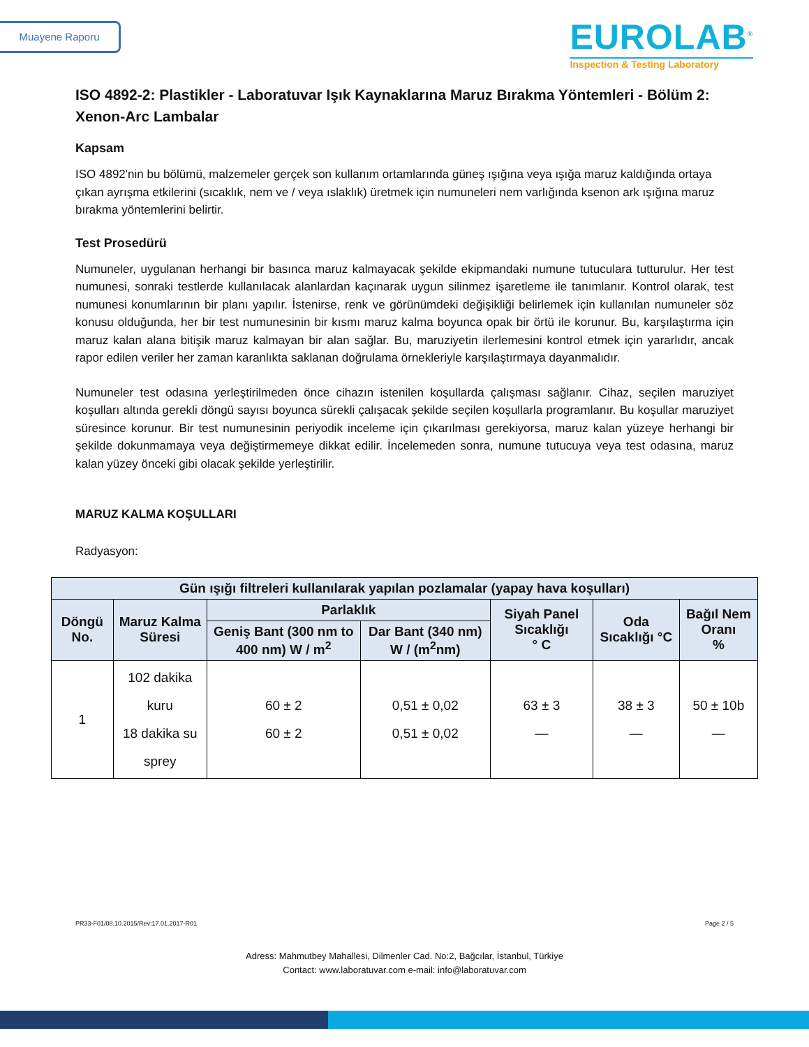Muayene Raporu
EUROLAB<sup>®</sup>
Inspection & Testing Laboratory
ISO 4892-2: Plastikler - Laboratuvar Işık Kaynaklarına Maruz Bırakma Yöntemleri - Bölüm 2: Xenon-Arc Lambalar
Kapsam
ISO 4892'nin bu bölümü, malzemeler gerçek son kullanım ortamlarında güneş ışığına veya ışığa maruz kaldığında ortaya çıkan ayrışma etkilerini (sıcaklık, nem ve / veya ıslaklık) üretmek için numuneleri nem varlığında ksenon ark ışığına maruz bırakma yöntemlerini belirtir.
Test Prosedürü
Numuneler, uygulanan herhangi bir basınca maruz kalmayacak şekilde ekipmandaki numune tutuculara tutturulur. Her test numunesi, sonraki testlerde kullanılacak alanlardan kaçınarak uygun silinmez işaretleme ile tanımlanır. Kontrol olarak, test numunesi konumlarının bir planı yapılır. İstenirse, renk ve görünümdeki değişikliği belirlemek için kullanılan numuneler söz konusu olduğunda, her bir test numunesinin bir kısmı maruz kalma boyunca opak bir örtü ile korunur. Bu, karşılaştırma için maruz kalan alana bitişik maruz kalmayan bir alan sağlar. Bu, maruziyetin ilerlemesini kontrol etmek için yararlıdır, ancak rapor edilen veriler her zaman karanlıkta saklanan doğrulama örnekleriyle karşılaştırmaya dayanmalıdır.
Numuneler test odasına yerleştirilmeden önce cihazın istenilen koşullarda çalışması sağlanır. Cihaz, seçilen maruziyet koşulları altında gerekli döngü sayısı boyunca sürekli çalışacak şekilde seçilen koşullarla programlanır. Bu koşullar maruziyet süresince korunur. Bir test numunesinin periyodik inceleme için çıkarılması gerekiyorsa, maruz kalan yüzeye herhangi bir şekilde dokunmamaya veya değiştirmemeye dikkat edilir. İncelemeden sonra, numune tutucuya veya test odasına, maruz kalan yüzey önceki gibi olacak şekilde yerleştirilir.
MARUZ KALMA KOŞULLARI
Radyasyon:
| Gün ışığı filtreleri kullanılarak yapılan pozlamalar (yapay hava koşulları) | | | | | | |
| --- | --- | --- | --- | --- | --- | --- |
| Döngü No. | Maruz Kalma Süresi | Parlaklık | | Siyah Panel Sıcaklığı ° C | Oda Sıcaklığı °C | Bağıl Nem Oranı % |
| | | Geniş Bant (300 nm to 400 nm) W / m<sup>2</sup> | Dar Bant (340 nm) W / (m<sup>2</sup>nm) | | | |
| 1 | 102 dakika kuru 18 dakika su sprey | 60 ± 2 60 ± 2 | 0,51 ± 0,02 0,51 ± 0,02 | 63 ± 3 — | 38 ± 3 — | 50 ± 10b — |
PR33-F01/08.10.2015/Rev:17.01.2017-R01 Page 2 / 5
Adress: Mahmutbey Mahallesi, Dilmenler Cad. No:2, Bağcılar, İstanbul, Türkiye
Contact: www.laboratuvar.com e-mail: info@laboratuvar.com